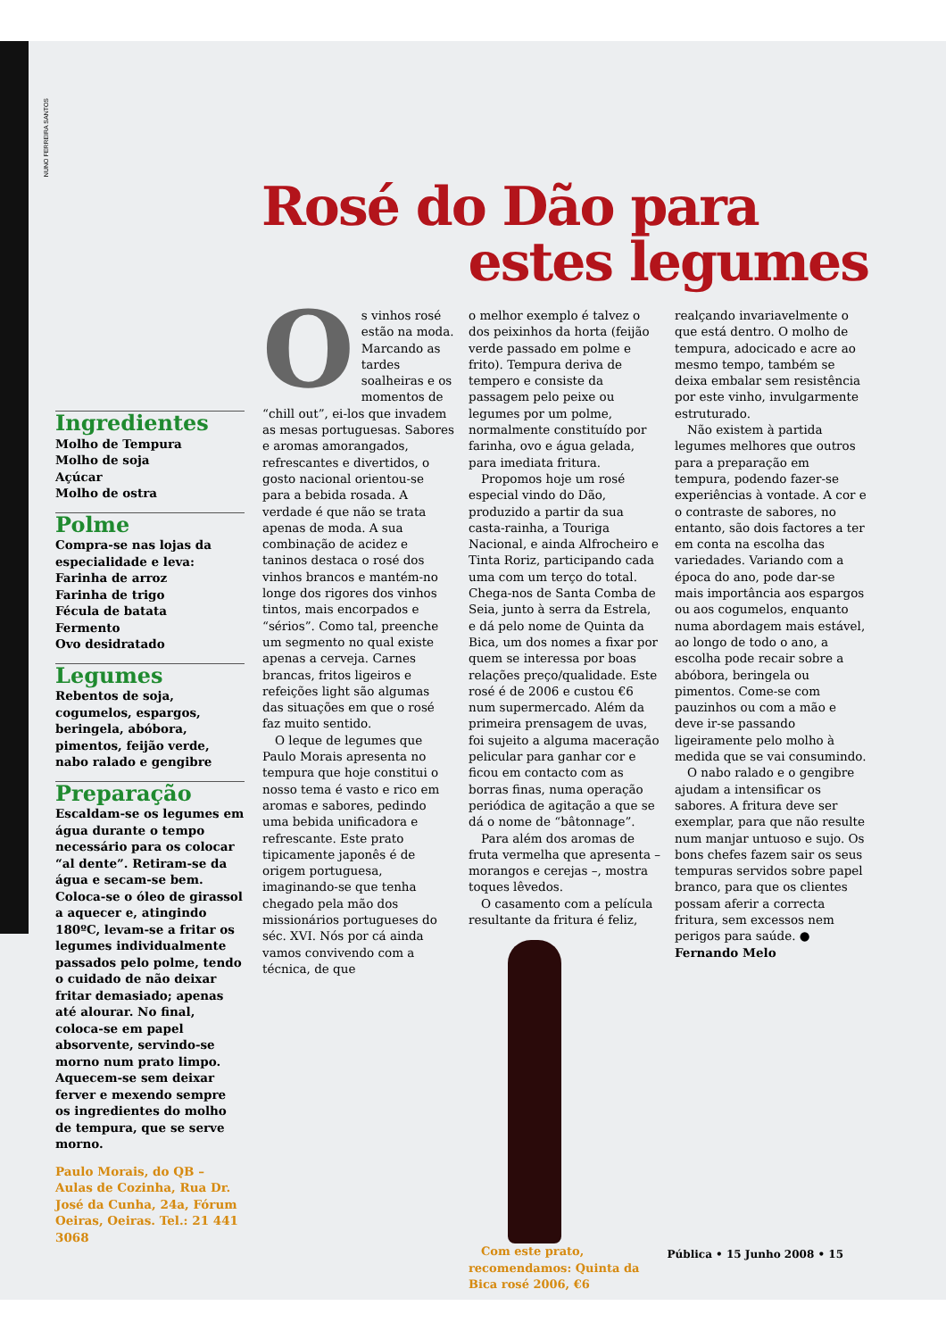NUNO FERREIRA SANTOS
Rosé do Dão para
estes legumes
Ingredientes
Molho de Tempura
Molho de soja
Açúcar
Molho de ostra
Polme
Compra-se nas lojas da especialidade e leva:
Farinha de arroz
Farinha de trigo
Fécula de batata
Fermento
Ovo desidratado
Legumes
Rebentos de soja, cogumelos, espargos, beringela, abóbora, pimentos, feijão verde, nabo ralado e gengibre
Preparação
Escaldam-se os legumes em água durante o tempo necessário para os colocar “al dente”. Retiram-se da água e secam-se bem. Coloca-se o óleo de girassol a aquecer e, atingindo 180ºC, levam-se a fritar os legumes individualmente passados pelo polme, tendo o cuidado de não deixar fritar demasiado; apenas até alourar. No final, coloca-se em papel absorvente, servindo-se morno num prato limpo. Aquecem-se sem deixar ferver e mexendo sempre os ingredientes do molho de tempura, que se serve morno.
Paulo Morais, do QB – Aulas de Cozinha, Rua Dr. José da Cunha, 24a, Fórum Oeiras, Oeiras. Tel.: 21 441 3068
Os vinhos rosé estão na moda. Marcando as tardes soalheiras e os momentos de “chill out”, ei-los que invadem as mesas portuguesas. Sabores e aromas amorangados, refrescantes e divertidos, o gosto nacional orientou-se para a bebida rosada. A verdade é que não se trata apenas de moda. A sua combinação de acidez e taninos destaca o rosé dos vinhos brancos e mantém-no longe dos rigores dos vinhos tintos, mais encorpados e “sérios”. Como tal, preenche um segmento no qual existe apenas a cerveja. Carnes brancas, fritos ligeiros e refeições light são algumas das situações em que o rosé faz muito sentido.
O leque de legumes que Paulo Morais apresenta no tempura que hoje constitui o nosso tema é vasto e rico em aromas e sabores, pedindo uma bebida unificadora e refrescante. Este prato tipicamente japonês é de origem portuguesa, imaginando-se que tenha chegado pela mão dos missionários portugueses do séc. XVI. Nós por cá ainda vamos convivendo com a técnica, de que
o melhor exemplo é talvez o dos peixinhos da horta (feijão verde passado em polme e frito). Tempura deriva de tempero e consiste da passagem pelo peixe ou legumes por um polme, normalmente constituído por farinha, ovo e água gelada, para imediata fritura.
Propomos hoje um rosé especial vindo do Dão, produzido a partir da sua casta-rainha, a Touriga Nacional, e ainda Alfrocheiro e Tinta Roriz, participando cada uma com um terço do total. Chega-nos de Santa Comba de Seia, junto à serra da Estrela, e dá pelo nome de Quinta da Bica, um dos nomes a fixar por quem se interessa por boas relações preço/qualidade. Este rosé é de 2006 e custou €6 num supermercado. Além da primeira prensagem de uvas, foi sujeito a alguma maceração pelicular para ganhar cor e ficou em contacto com as borras finas, numa operação periódica de agitação a que se dá o nome de “bâtonnage”.
Para além dos aromas de fruta vermelha que apresenta – morangos e cerejas –, mostra toques lêvedos.
O casamento com a película resultante da fritura é feliz,
Com este prato, recomendamos: Quinta da Bica rosé 2006, €6
realçando invariavelmente o que está dentro. O molho de tempura, adocicado e acre ao mesmo tempo, também se deixa embalar sem resistência por este vinho, invulgarmente estruturado.
Não existem à partida legumes melhores que outros para a preparação em tempura, podendo fazer-se experiências à vontade. A cor e o contraste de sabores, no entanto, são dois factores a ter em conta na escolha das variedades. Variando com a época do ano, pode dar-se mais importância aos espargos ou aos cogumelos, enquanto numa abordagem mais estável, ao longo de todo o ano, a escolha pode recair sobre a abóbora, beringela ou pimentos. Come-se com pauzinhos ou com a mão e deve ir-se passando ligeiramente pelo molho à medida que se vai consumindo.
O nabo ralado e o gengibre ajudam a intensificar os sabores. A fritura deve ser exemplar, para que não resulte num manjar untuoso e sujo. Os bons chefes fazem sair os seus tempuras servidos sobre papel branco, para que os clientes possam aferir a correcta fritura, sem excessos nem perigos para saúde. ● Fernando Melo
Pública • 15 Junho 2008 • 15